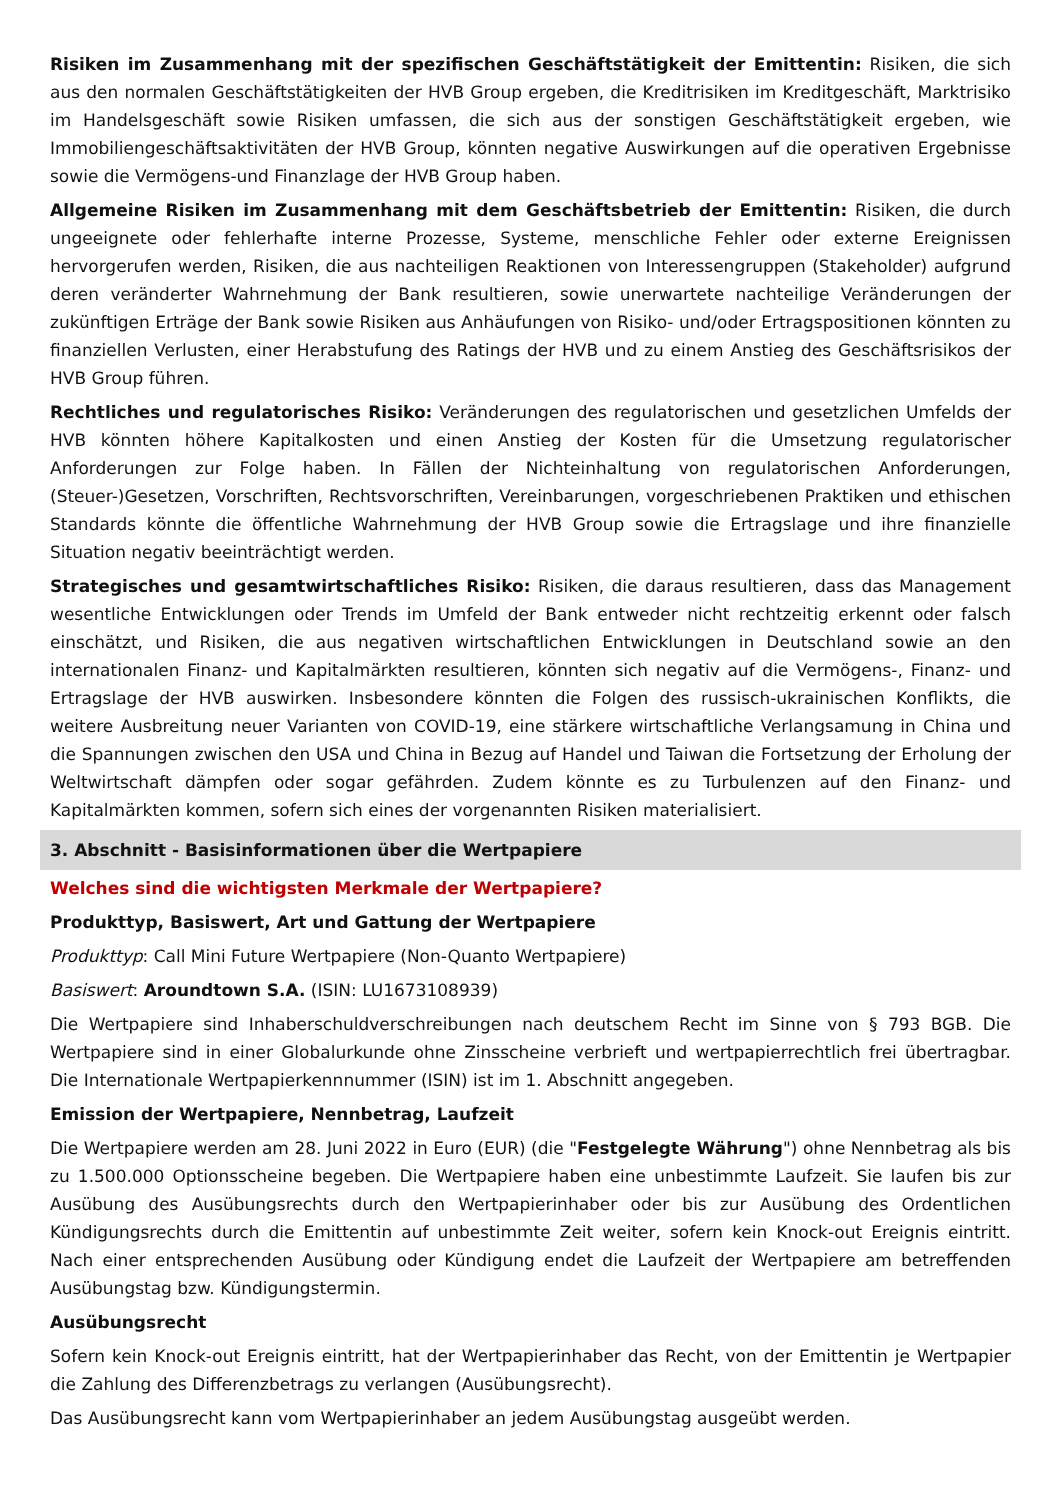Risiken im Zusammenhang mit der spezifischen Geschäftstätigkeit der Emittentin: Risiken, die sich aus den normalen Geschäftstätigkeiten der HVB Group ergeben, die Kreditrisiken im Kreditgeschäft, Marktrisiko im Handelsgeschäft sowie Risiken umfassen, die sich aus der sonstigen Geschäftstätigkeit ergeben, wie Immobiliengeschäftsaktivitäten der HVB Group, könnten negative Auswirkungen auf die operativen Ergebnisse sowie die Vermögens-und Finanzlage der HVB Group haben.
Allgemeine Risiken im Zusammenhang mit dem Geschäftsbetrieb der Emittentin: Risiken, die durch ungeeignete oder fehlerhafte interne Prozesse, Systeme, menschliche Fehler oder externe Ereignissen hervorgerufen werden, Risiken, die aus nachteiligen Reaktionen von Interessengruppen (Stakeholder) aufgrund deren veränderter Wahrnehmung der Bank resultieren, sowie unerwartete nachteilige Veränderungen der zukünftigen Erträge der Bank sowie Risiken aus Anhäufungen von Risiko- und/oder Ertragspositionen könnten zu finanziellen Verlusten, einer Herabstufung des Ratings der HVB und zu einem Anstieg des Geschäftsrisikos der HVB Group führen.
Rechtliches und regulatorisches Risiko: Veränderungen des regulatorischen und gesetzlichen Umfelds der HVB könnten höhere Kapitalkosten und einen Anstieg der Kosten für die Umsetzung regulatorischer Anforderungen zur Folge haben. In Fällen der Nichteinhaltung von regulatorischen Anforderungen, (Steuer-)Gesetzen, Vorschriften, Rechtsvorschriften, Vereinbarungen, vorgeschriebenen Praktiken und ethischen Standards könnte die öffentliche Wahrnehmung der HVB Group sowie die Ertragslage und ihre finanzielle Situation negativ beeinträchtigt werden.
Strategisches und gesamtwirtschaftliches Risiko: Risiken, die daraus resultieren, dass das Management wesentliche Entwicklungen oder Trends im Umfeld der Bank entweder nicht rechtzeitig erkennt oder falsch einschätzt, und Risiken, die aus negativen wirtschaftlichen Entwicklungen in Deutschland sowie an den internationalen Finanz- und Kapitalmärkten resultieren, könnten sich negativ auf die Vermögens-, Finanz- und Ertragslage der HVB auswirken. Insbesondere könnten die Folgen des russisch-ukrainischen Konflikts, die weitere Ausbreitung neuer Varianten von COVID-19, eine stärkere wirtschaftliche Verlangsamung in China und die Spannungen zwischen den USA und China in Bezug auf Handel und Taiwan die Fortsetzung der Erholung der Weltwirtschaft dämpfen oder sogar gefährden. Zudem könnte es zu Turbulenzen auf den Finanz- und Kapitalmärkten kommen, sofern sich eines der vorgenannten Risiken materialisiert.
3. Abschnitt - Basisinformationen über die Wertpapiere
Welches sind die wichtigsten Merkmale der Wertpapiere?
Produkttyp, Basiswert, Art und Gattung der Wertpapiere
Produkttyp: Call Mini Future Wertpapiere (Non-Quanto Wertpapiere)
Basiswert: Aroundtown S.A. (ISIN: LU1673108939)
Die Wertpapiere sind Inhaberschuldverschreibungen nach deutschem Recht im Sinne von § 793 BGB. Die Wertpapiere sind in einer Globalurkunde ohne Zinsscheine verbrieft und wertpapierrechtlich frei übertragbar. Die Internationale Wertpapierkennnummer (ISIN) ist im 1. Abschnitt angegeben.
Emission der Wertpapiere, Nennbetrag, Laufzeit
Die Wertpapiere werden am 28. Juni 2022 in Euro (EUR) (die "Festgelegte Währung") ohne Nennbetrag als bis zu 1.500.000 Optionsscheine begeben. Die Wertpapiere haben eine unbestimmte Laufzeit. Sie laufen bis zur Ausübung des Ausübungsrechts durch den Wertpapierinhaber oder bis zur Ausübung des Ordentlichen Kündigungsrechts durch die Emittentin auf unbestimmte Zeit weiter, sofern kein Knock-out Ereignis eintritt. Nach einer entsprechenden Ausübung oder Kündigung endet die Laufzeit der Wertpapiere am betreffenden Ausübungstag bzw. Kündigungstermin.
Ausübungsrecht
Sofern kein Knock-out Ereignis eintritt, hat der Wertpapierinhaber das Recht, von der Emittentin je Wertpapier die Zahlung des Differenzbetrags zu verlangen (Ausübungsrecht).
Das Ausübungsrecht kann vom Wertpapierinhaber an jedem Ausübungstag ausgeübt werden.